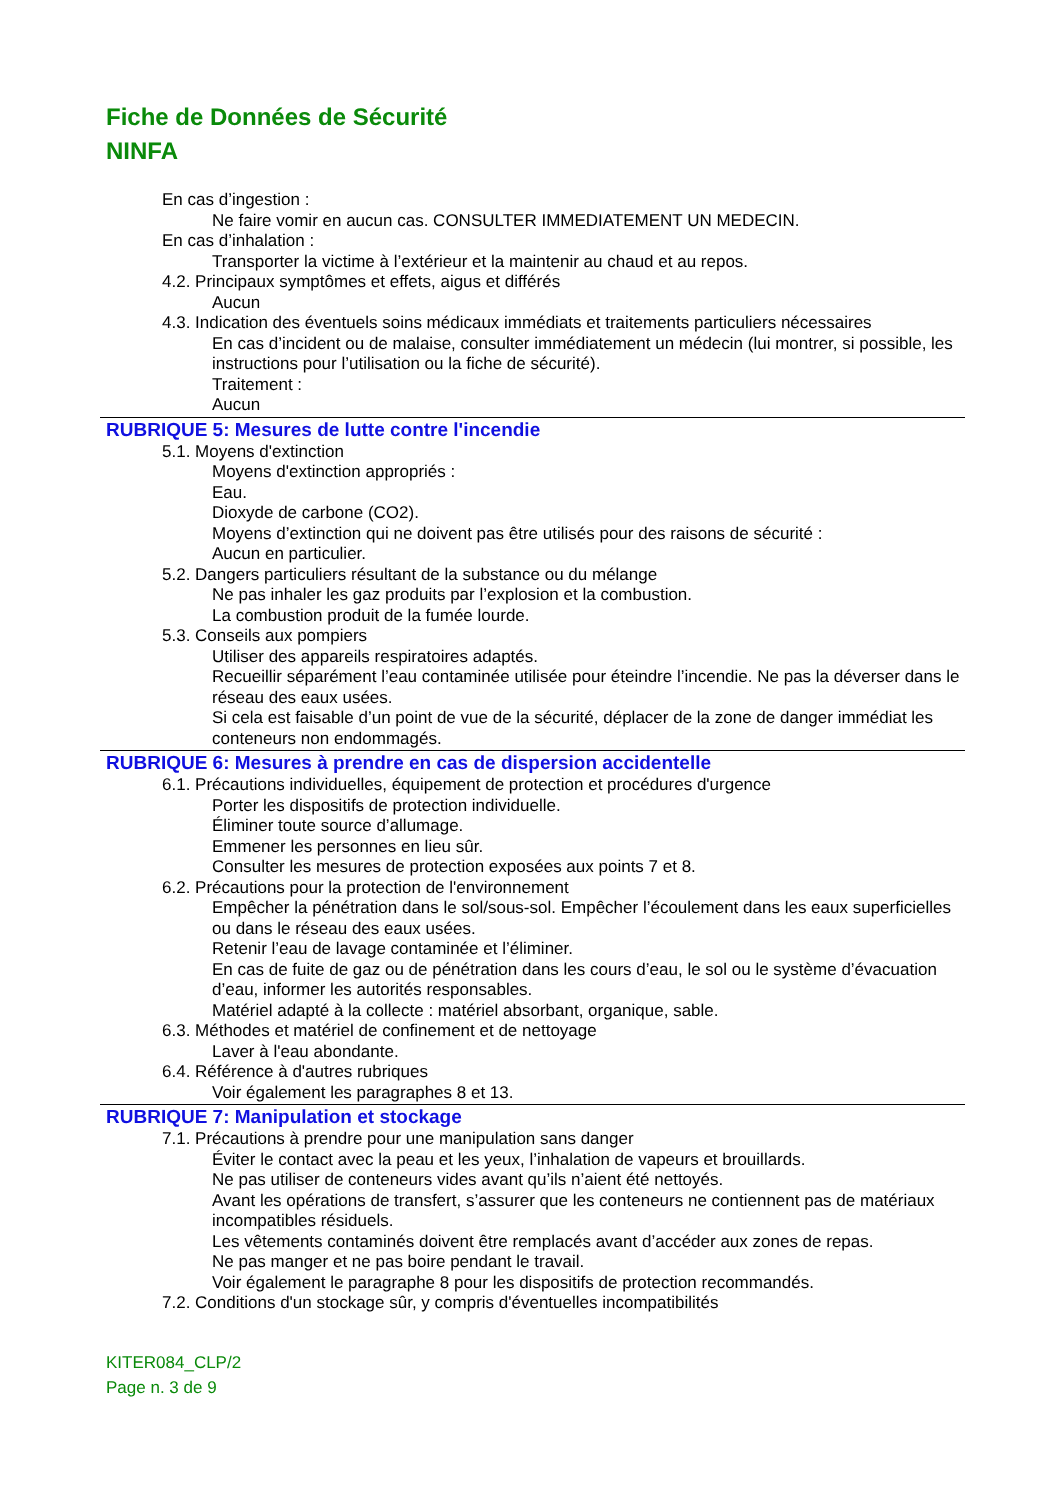Fiche de Données de Sécurité
NINFA
En cas d’ingestion :
Ne faire vomir en aucun cas. CONSULTER IMMEDIATEMENT UN MEDECIN.
En cas d’inhalation :
Transporter la victime à l’extérieur et la maintenir au chaud et au repos.
4.2. Principaux symptômes et effets, aigus et différés
Aucun
4.3. Indication des éventuels soins médicaux immédiats et traitements particuliers nécessaires
En cas d’incident ou de malaise, consulter immédiatement un médecin (lui montrer, si possible, les instructions pour l’utilisation ou la fiche de sécurité).
Traitement :
Aucun
RUBRIQUE 5: Mesures de lutte contre l'incendie
5.1. Moyens d'extinction
Moyens d'extinction appropriés :
Eau.
Dioxyde de carbone (CO2).
Moyens d’extinction qui ne doivent pas être utilisés pour des raisons de sécurité :
Aucun en particulier.
5.2. Dangers particuliers résultant de la substance ou du mélange
Ne pas inhaler les gaz produits par l’explosion et la combustion.
La combustion produit de la fumée lourde.
5.3. Conseils aux pompiers
Utiliser des appareils respiratoires adaptés.
Recueillir séparément l’eau contaminée utilisée pour éteindre l’incendie. Ne pas la déverser dans le réseau des eaux usées.
Si cela est faisable d’un point de vue de la sécurité, déplacer de la zone de danger immédiat les conteneurs non endommagés.
RUBRIQUE 6: Mesures à prendre en cas de dispersion accidentelle
6.1. Précautions individuelles, équipement de protection et procédures d'urgence
Porter les dispositifs de protection individuelle.
Éliminer toute source d’allumage.
Emmener les personnes en lieu sûr.
Consulter les mesures de protection exposées aux points 7 et 8.
6.2. Précautions pour la protection de l'environnement
Empêcher la pénétration dans le sol/sous-sol. Empêcher l’écoulement dans les eaux superficielles ou dans le réseau des eaux usées.
Retenir l’eau de lavage contaminée et l’éliminer.
En cas de fuite de gaz ou de pénétration dans les cours d’eau, le sol ou le système d’évacuation d’eau, informer les autorités responsables.
Matériel adapté à la collecte : matériel absorbant, organique, sable.
6.3. Méthodes et matériel de confinement et de nettoyage
Laver à l'eau abondante.
6.4. Référence à d'autres rubriques
Voir également les paragraphes 8 et 13.
RUBRIQUE 7: Manipulation et stockage
7.1. Précautions à prendre pour une manipulation sans danger
Éviter le contact avec la peau et les yeux, l’inhalation de vapeurs et brouillards.
Ne pas utiliser de conteneurs vides avant qu’ils n’aient été nettoyés.
Avant les opérations de transfert, s’assurer que les conteneurs ne contiennent pas de matériaux incompatibles résiduels.
Les vêtements contaminés doivent être remplacés avant d’accéder aux zones de repas.
Ne pas manger et ne pas boire pendant le travail.
Voir également le paragraphe 8 pour les dispositifs de protection recommandés.
7.2. Conditions d'un stockage sûr, y compris d'éventuelles incompatibilités
KITER084_CLP/2
Page n. 3 de 9